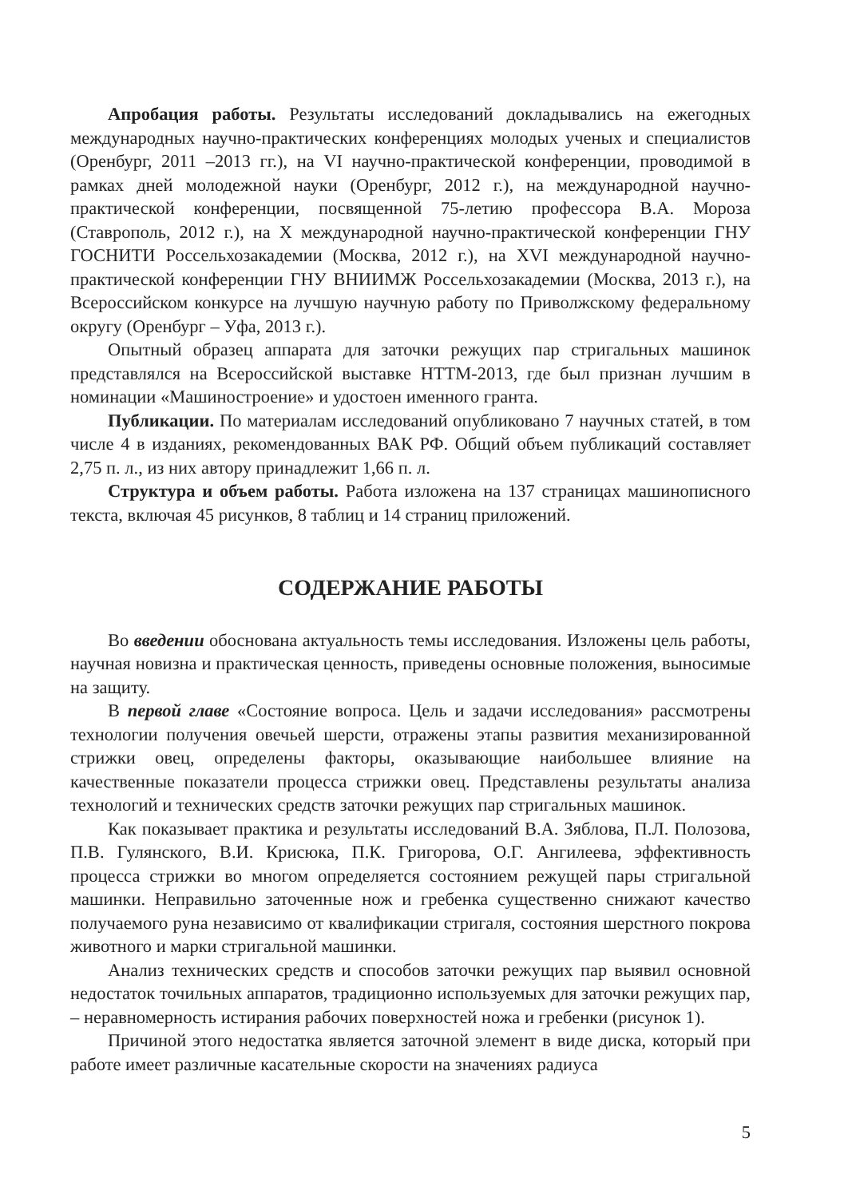Апробация работы. Результаты исследований докладывались на ежегодных международных научно-практических конференциях молодых ученых и специалистов (Оренбург, 2011 –2013 гг.), на VI научно-практической конференции, проводимой в рамках дней молодежной науки (Оренбург, 2012 г.), на международной научно-практической конференции, посвященной 75-летию профессора В.А. Мороза (Ставрополь, 2012 г.), на X международной научно-практической конференции ГНУ ГОСНИТИ Россельхозакадемии (Москва, 2012 г.), на XVI международной научно-практической конференции ГНУ ВНИИМЖ Россельхозакадемии (Москва, 2013 г.), на Всероссийском конкурсе на лучшую научную работу по Приволжскому федеральному округу (Оренбург – Уфа, 2013 г.).
Опытный образец аппарата для заточки режущих пар стригальных машинок представлялся на Всероссийской выставке НТТМ-2013, где был признан лучшим в номинации «Машиностроение» и удостоен именного гранта.
Публикации. По материалам исследований опубликовано 7 научных статей, в том числе 4 в изданиях, рекомендованных ВАК РФ. Общий объем публикаций составляет 2,75 п. л., из них автору принадлежит 1,66 п. л.
Структура и объем работы. Работа изложена на 137 страницах машинописного текста, включая 45 рисунков, 8 таблиц и 14 страниц приложений.
СОДЕРЖАНИЕ РАБОТЫ
Во введении обоснована актуальность темы исследования. Изложены цель работы, научная новизна и практическая ценность, приведены основные положения, выносимые на защиту.
В первой главе «Состояние вопроса. Цель и задачи исследования» рассмотрены технологии получения овечьей шерсти, отражены этапы развития механизированной стрижки овец, определены факторы, оказывающие наибольшее влияние на качественные показатели процесса стрижки овец. Представлены результаты анализа технологий и технических средств заточки режущих пар стригальных машинок.
Как показывает практика и результаты исследований В.А. Зяблова, П.Л. Полозова, П.В. Гулянского, В.И. Крисюка, П.К. Григорова, О.Г. Ангилеева, эффективность процесса стрижки во многом определяется состоянием режущей пары стригальной машинки. Неправильно заточенные нож и гребенка существенно снижают качество получаемого руна независимо от квалификации стригаля, состояния шерстного покрова животного и марки стригальной машинки.
Анализ технических средств и способов заточки режущих пар выявил основной недостаток точильных аппаратов, традиционно используемых для заточки режущих пар, – неравномерность истирания рабочих поверхностей ножа и гребенки (рисунок 1).
Причиной этого недостатка является заточной элемент в виде диска, который при работе имеет различные касательные скорости на значениях радиуса
5